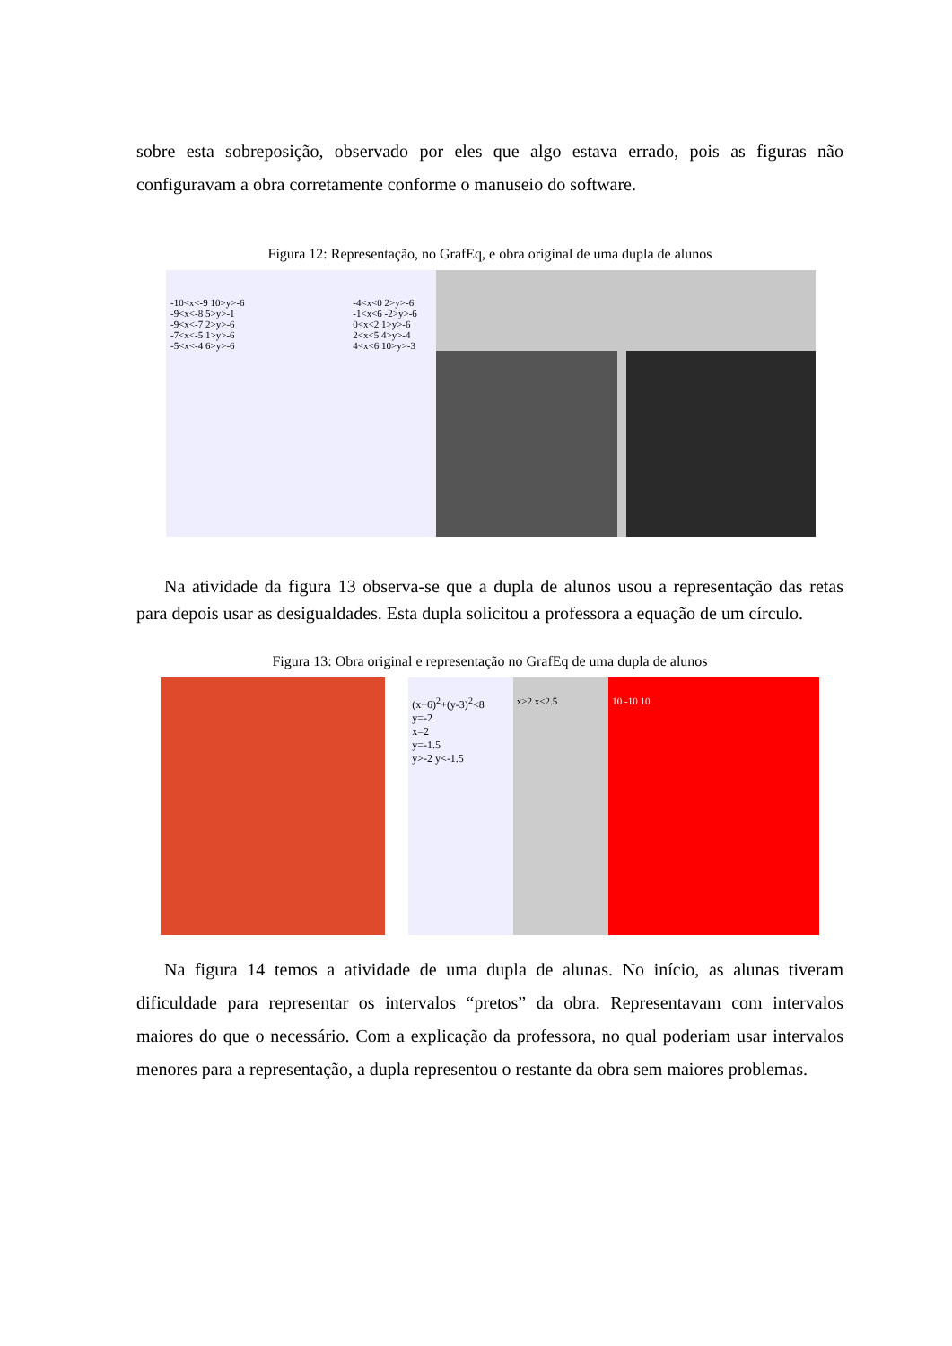sobre esta sobreposição, observado por eles que algo estava errado, pois as figuras não configuravam a obra corretamente conforme o manuseio do software.
Figura 12: Representação, no GrafEq, e obra original de uma dupla de alunos
-10<x<-9 10>y>-6
-9<x<-8 5>y>-1
-9<x<-7 2>y>-6
-7<x<-5 1>y>-6
-5<x<-4 6>y>-6
-4<x<0 2>y>-6
-1<x<6 -2>y>-6
0<x<2 1>y>-6
2<x<5 4>y>-4
4<x<6 10>y>-3
Na atividade da figura 13 observa-se que a dupla de alunos usou a representação das retas para depois usar as desigualdades. Esta dupla solicitou a professora a equação de um círculo.
Figura 13: Obra original e representação no GrafEq de uma dupla de alunos
(x+6)<sup>2</sup>+(y-3)<sup>2</sup><8
y=-2
x=2
y=-1.5
y>-2 y<-1.5
x>2 x<2.5 10 -10 10
Na figura 14 temos a atividade de uma dupla de alunas. No início, as alunas tiveram dificuldade para representar os intervalos “pretos” da obra. Representavam com intervalos maiores do que o necessário. Com a explicação da professora, no qual poderiam usar intervalos menores para a representação, a dupla representou o restante da obra sem maiores problemas.